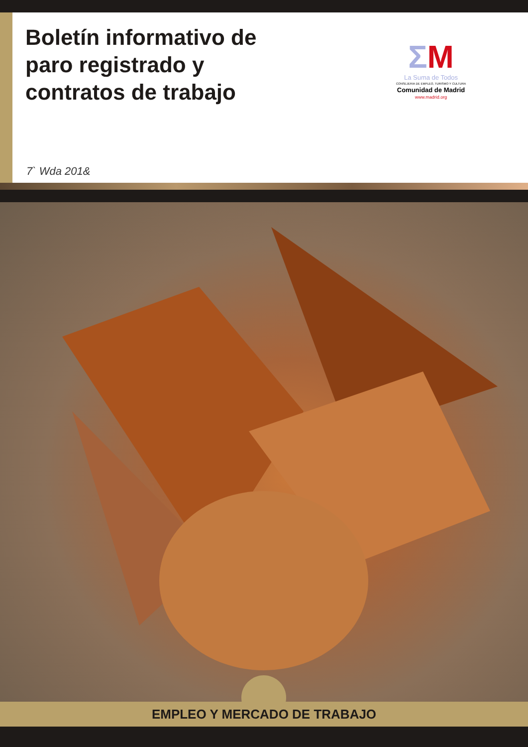Boletín informativo de
paro registrado y
contratos de trabajo
ΣM
La Suma de Todos
CONSEJERIA DE EMPLEO, TURISMO Y CULTURA
Comunidad de Madrid
www.madrid.org
7` Wda 201&
EMPLEO Y MERCADO DE TRABAJO